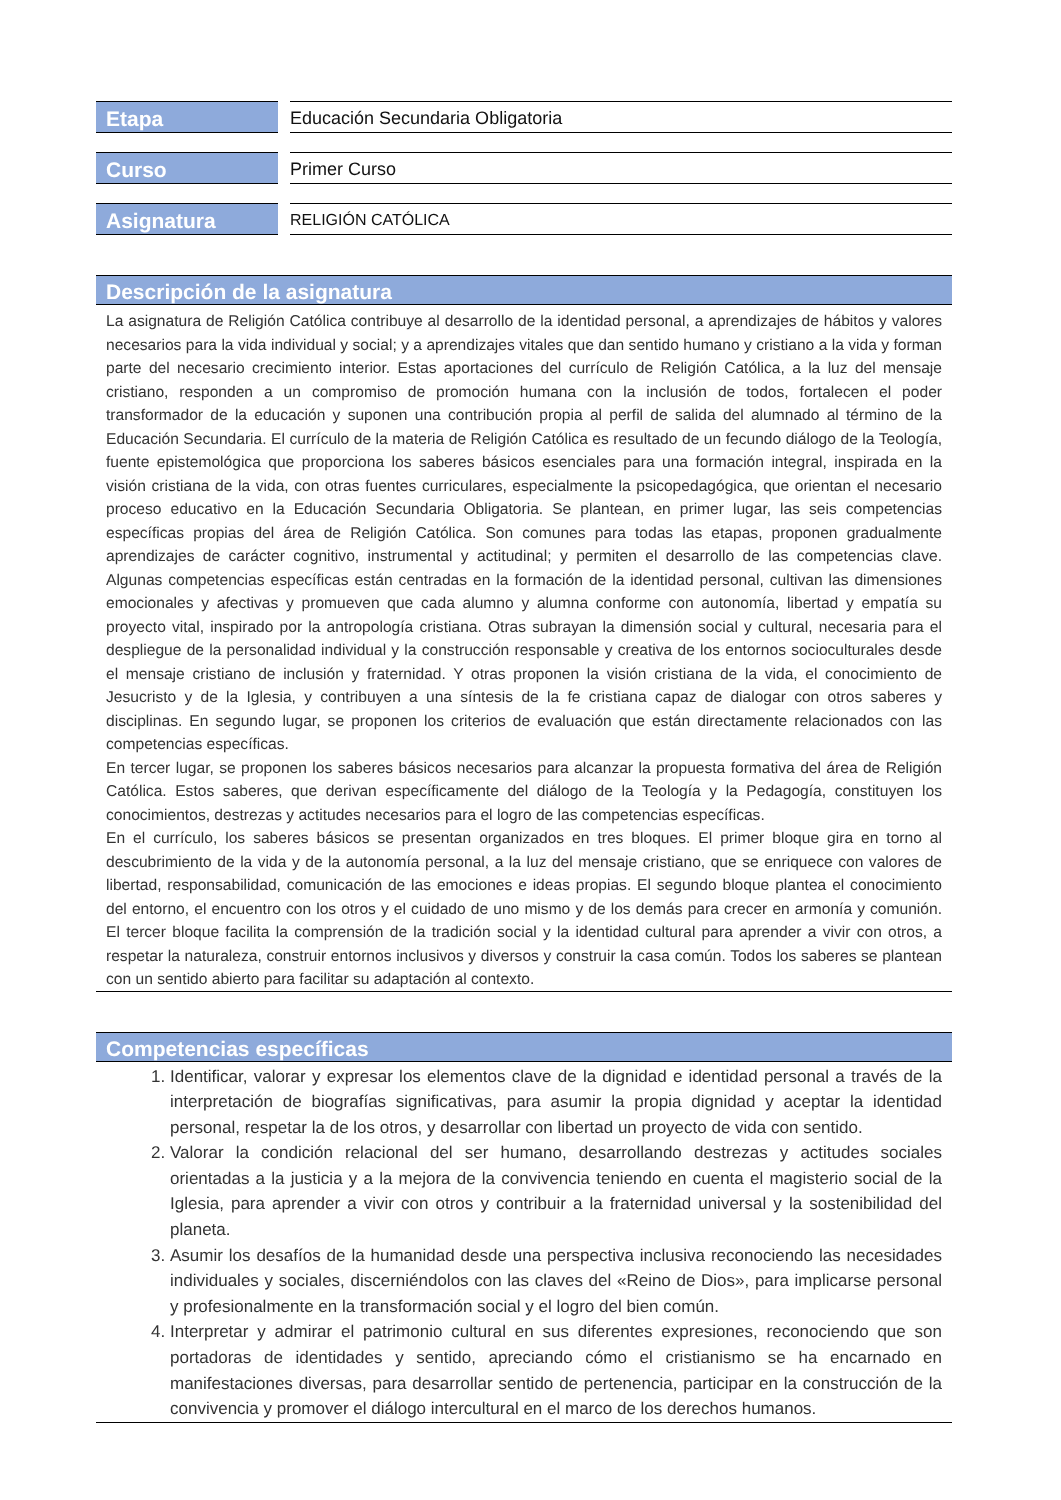| Etapa | Educación Secundaria Obligatoria |
| Curso | Primer Curso |
| Asignatura | RELIGIÓN CATÓLICA |
Descripción de la asignatura
La asignatura de Religión Católica contribuye al desarrollo de la identidad personal, a aprendizajes de hábitos y valores necesarios para la vida individual y social; y a aprendizajes vitales que dan sentido humano y cristiano a la vida y forman parte del necesario crecimiento interior. Estas aportaciones del currículo de Religión Católica, a la luz del mensaje cristiano, responden a un compromiso de promoción humana con la inclusión de todos, fortalecen el poder transformador de la educación y suponen una contribución propia al perfil de salida del alumnado al término de la Educación Secundaria. El currículo de la materia de Religión Católica es resultado de un fecundo diálogo de la Teología, fuente epistemológica que proporciona los saberes básicos esenciales para una formación integral, inspirada en la visión cristiana de la vida, con otras fuentes curriculares, especialmente la psicopedagógica, que orientan el necesario proceso educativo en la Educación Secundaria Obligatoria. Se plantean, en primer lugar, las seis competencias específicas propias del área de Religión Católica. Son comunes para todas las etapas, proponen gradualmente aprendizajes de carácter cognitivo, instrumental y actitudinal; y permiten el desarrollo de las competencias clave. Algunas competencias específicas están centradas en la formación de la identidad personal, cultivan las dimensiones emocionales y afectivas y promueven que cada alumno y alumna conforme con autonomía, libertad y empatía su proyecto vital, inspirado por la antropología cristiana. Otras subrayan la dimensión social y cultural, necesaria para el despliegue de la personalidad individual y la construcción responsable y creativa de los entornos socioculturales desde el mensaje cristiano de inclusión y fraternidad. Y otras proponen la visión cristiana de la vida, el conocimiento de Jesucristo y de la Iglesia, y contribuyen a una síntesis de la fe cristiana capaz de dialogar con otros saberes y disciplinas. En segundo lugar, se proponen los criterios de evaluación que están directamente relacionados con las competencias específicas.
En tercer lugar, se proponen los saberes básicos necesarios para alcanzar la propuesta formativa del área de Religión Católica. Estos saberes, que derivan específicamente del diálogo de la Teología y la Pedagogía, constituyen los conocimientos, destrezas y actitudes necesarios para el logro de las competencias específicas.
En el currículo, los saberes básicos se presentan organizados en tres bloques. El primer bloque gira en torno al descubrimiento de la vida y de la autonomía personal, a la luz del mensaje cristiano, que se enriquece con valores de libertad, responsabilidad, comunicación de las emociones e ideas propias. El segundo bloque plantea el conocimiento del entorno, el encuentro con los otros y el cuidado de uno mismo y de los demás para crecer en armonía y comunión. El tercer bloque facilita la comprensión de la tradición social y la identidad cultural para aprender a vivir con otros, a respetar la naturaleza, construir entornos inclusivos y diversos y construir la casa común. Todos los saberes se plantean con un sentido abierto para facilitar su adaptación al contexto.
Competencias específicas
1. Identificar, valorar y expresar los elementos clave de la dignidad e identidad personal a través de la interpretación de biografías significativas, para asumir la propia dignidad y aceptar la identidad personal, respetar la de los otros, y desarrollar con libertad un proyecto de vida con sentido.
2. Valorar la condición relacional del ser humano, desarrollando destrezas y actitudes sociales orientadas a la justicia y a la mejora de la convivencia teniendo en cuenta el magisterio social de la Iglesia, para aprender a vivir con otros y contribuir a la fraternidad universal y la sostenibilidad del planeta.
3. Asumir los desafíos de la humanidad desde una perspectiva inclusiva reconociendo las necesidades individuales y sociales, discerniéndolos con las claves del «Reino de Dios», para implicarse personal y profesionalmente en la transformación social y el logro del bien común.
4. Interpretar y admirar el patrimonio cultural en sus diferentes expresiones, reconociendo que son portadoras de identidades y sentido, apreciando cómo el cristianismo se ha encarnado en manifestaciones diversas, para desarrollar sentido de pertenencia, participar en la construcción de la convivencia y promover el diálogo intercultural en el marco de los derechos humanos.